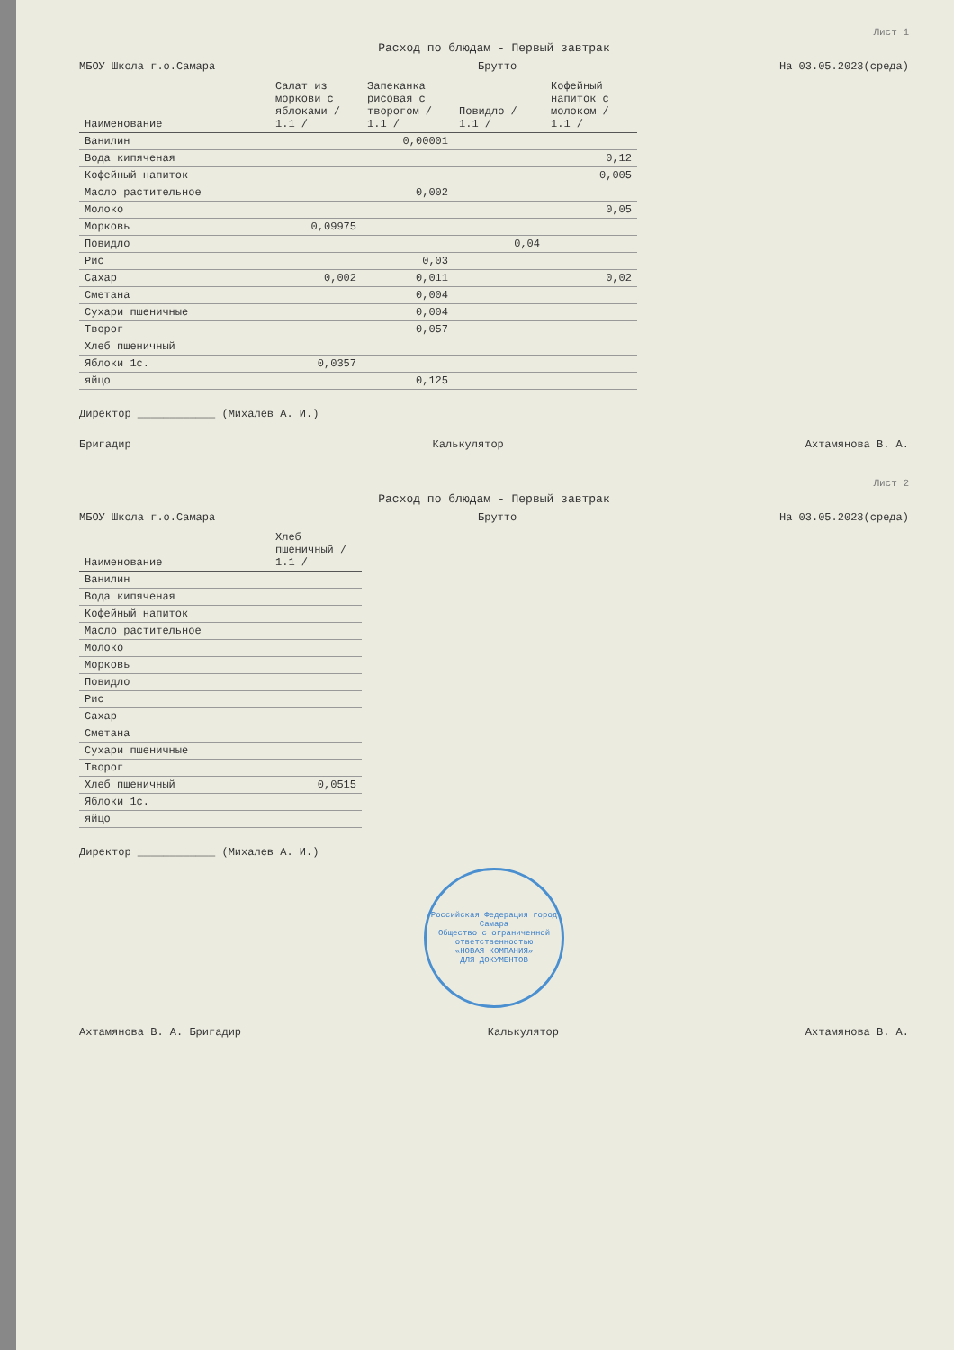Лист 1
Расход по блюдам - Первый завтрак
МБОУ Школа г.о.Самара Брутто На 03.05.2023(среда)
| Наименование | Салат из моркови с яблоками / 1.1 / | Запеканка рисовая с творогом / 1.1 / | Повидло / 1.1 / | Кофейный напиток с молоком / 1.1 / |
| --- | --- | --- | --- | --- |
| Ванилин | | 0,00001 | | |
| Вода кипяченая | | | | 0,12 |
| Кофейный напиток | | | | 0,005 |
| Масло растительное | | 0,002 | | |
| Молоко | | | | 0,05 |
| Морковь | 0,09975 | | | |
| Повидло | | | 0,04 | |
| Рис | | 0,03 | | |
| Сахар | 0,002 | 0,011 | | 0,02 |
| Сметана | | 0,004 | | |
| Сухари пшеничные | | 0,004 | | |
| Творог | | 0,057 | | |
| Хлеб пшеничный | | | | |
| Яблоки 1с. | 0,0357 | | | |
| яйцо | | 0,125 | | |
Директор ____________ (Михалев А. И.)
Бригадир Калькулятор Ахтамянова В. А.
Лист 2
Расход по блюдам - Первый завтрак
МБОУ Школа г.о.Самара Брутто На 03.05.2023(среда)
| Наименование | Хлеб пшеничный / 1.1 / |
| --- | --- |
| Ванилин | |
| Вода кипяченая | |
| Кофейный напиток | |
| Масло растительное | |
| Молоко | |
| Морковь | |
| Повидло | |
| Рис | |
| Сахар | |
| Сметана | |
| Сухари пшеничные | |
| Творог | |
| Хлеб пшеничный | 0,0515 |
| Яблоки 1с. | |
| яйцо | |
Директор ____________ (Михалев А. И.)
Российская Федерация город Самара
Общество с ограниченной ответственностью
«НОВАЯ КОМПАНИЯ»
ДЛЯ ДОКУМЕНТОВ
Ахтамянова В. А. Бригадир Калькулятор Ахтамянова В. А.